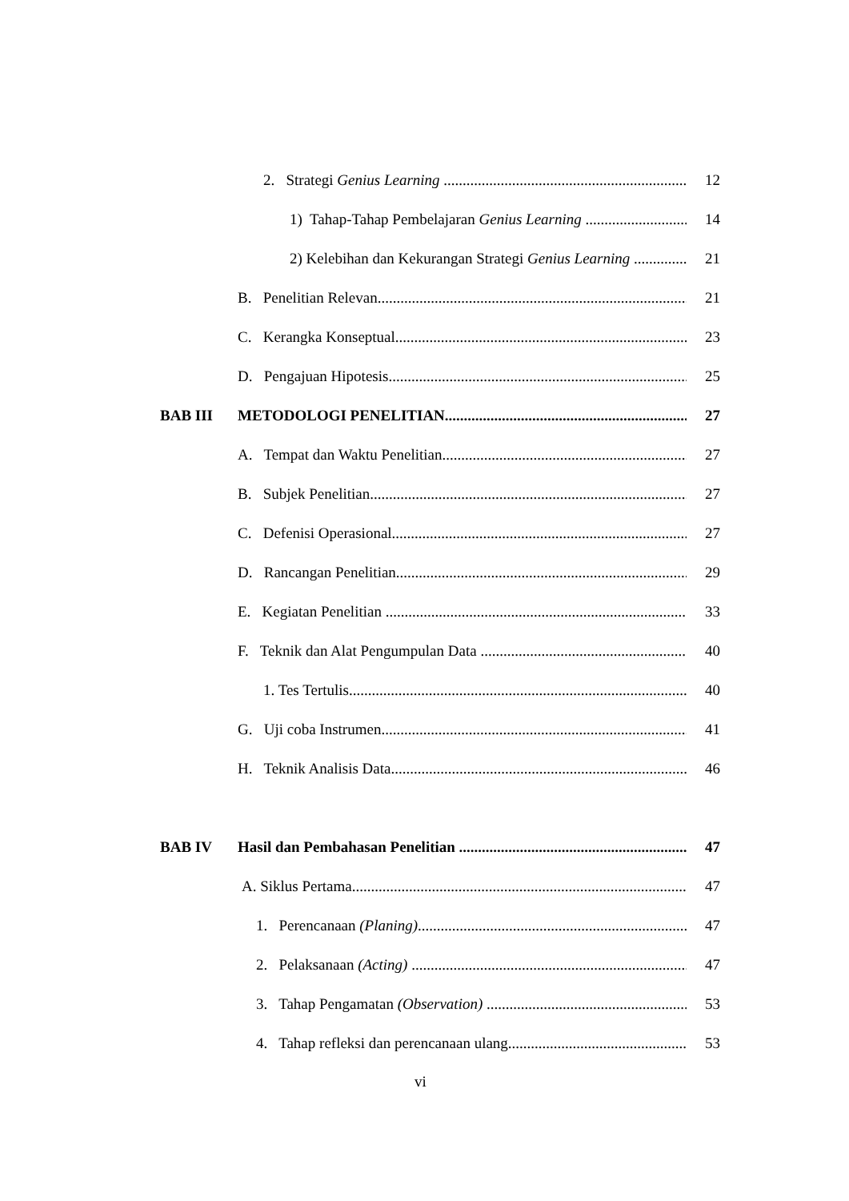2. Strategi Genius Learning 12
1) Tahap-Tahap Pembelajaran Genius Learning 14
2) Kelebihan dan Kekurangan Strategi Genius Learning 21
B. Penelitian Relevan 21
C. Kerangka Konseptual 23
D. Pengajuan Hipotesis 25
BAB III METODOLOGI PENELITIAN 27
A. Tempat dan Waktu Penelitian 27
B. Subjek Penelitian 27
C. Defenisi Operasional 27
D. Rancangan Penelitian 29
E. Kegiatan Penelitian 33
F. Teknik dan Alat Pengumpulan Data 40
1. Tes Tertulis 40
G. Uji coba Instrumen 41
H. Teknik Analisis Data 46
BAB IV Hasil dan Pembahasan Penelitian 47
A. Siklus Pertama. 47
1. Perencanaan (Planing) 47
2. Pelaksanaan (Acting) 47
3. Tahap Pengamatan (Observation) 53
4. Tahap refleksi dan perencanaan ulang 53
vi